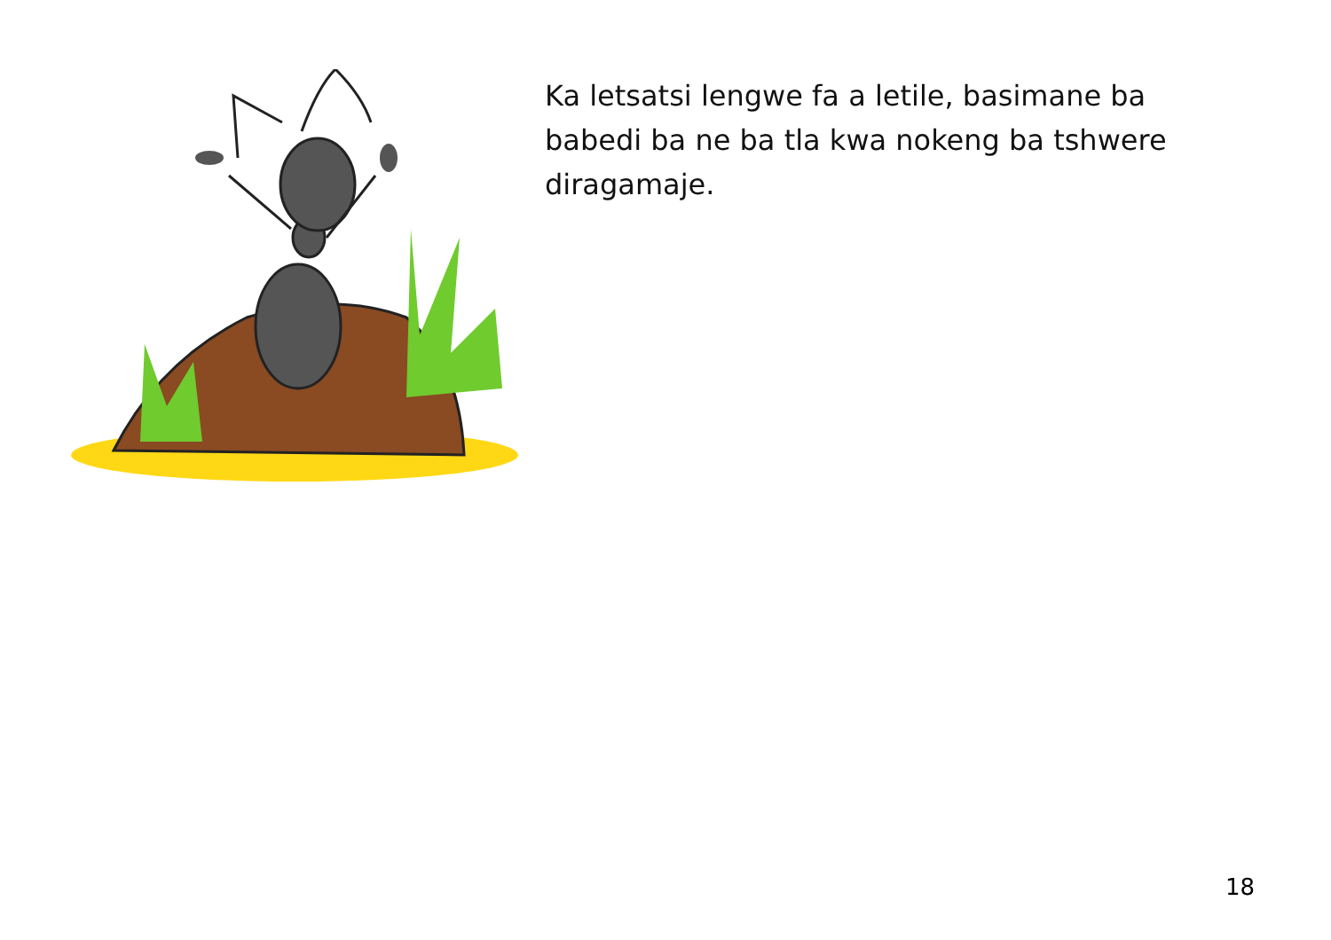Ka letsatsi lengwe fa a letile, basimane ba babedi ba ne ba tla kwa nokeng ba tshwere diragamaje.
18